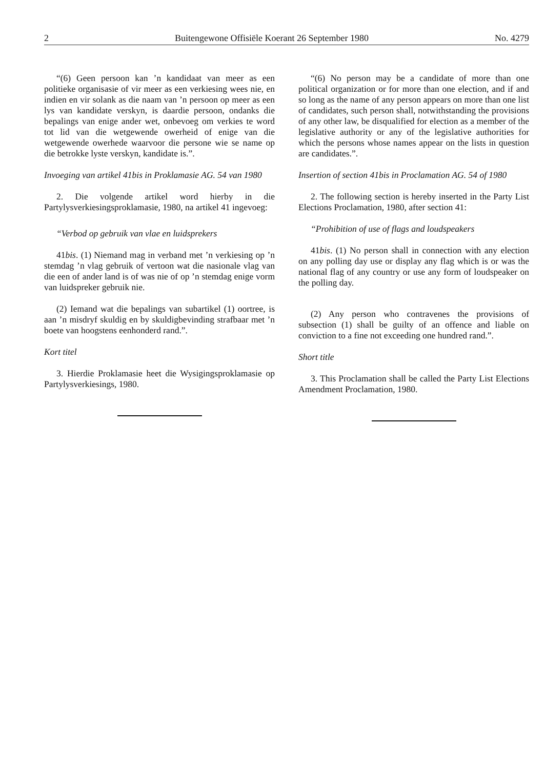2 Buitengewone Offisiële Koerant 26 September 1980 No. 4279
“(6) Geen persoon kan ’n kandidaat van meer as een politieke organisasie of vir meer as een verkiesing wees nie, en indien en vir solank as die naam van ’n persoon op meer as een lys van kandidate verskyn, is daardie persoon, ondanks die bepalings van enige ander wet, onbevoeg om verkies te word tot lid van die wetgewende owerheid of enige van die wetgewende owerhede waarvoor die persone wie se name op die betrokke lyste verskyn, kandidate is.”.
Invoeging van artikel 41bis in Proklamasie AG. 54 van 1980
2. Die volgende artikel word hierby in die Partylysverkiesingsproklamasie, 1980, na artikel 41 ingevoeg:
“Verbod op gebruik van vlae en luidsprekers
41bis. (1) Niemand mag in verband met ’n verkiesing op ’n stemdag ’n vlag gebruik of vertoon wat die nasionale vlag van die een of ander land is of was nie of op ’n stemdag enige vorm van luidspreker gebruik nie.
(2) Iemand wat die bepalings van subartikel (1) oortree, is aan ’n misdryf skuldig en by skuldigbevinding strafbaar met ’n boete van hoogstens eenhonderd rand.”.
Kort titel
3. Hierdie Proklamasie heet die Wysigingsproklamasie op Partylysverkiesings, 1980.
“(6) No person may be a candidate of more than one political organization or for more than one election, and if and so long as the name of any person appears on more than one list of candidates, such person shall, notwithstanding the provisions of any other law, be disqualified for election as a member of the legislative authority or any of the legislative authorities for which the persons whose names appear on the lists in question are candidates.”.
Insertion of section 41bis in Proclamation AG. 54 of 1980
2. The following section is hereby inserted in the Party List Elections Proclamation, 1980, after section 41:
“Prohibition of use of flags and loudspeakers
41bis. (1) No person shall in connection with any election on any polling day use or display any flag which is or was the national flag of any country or use any form of loudspeaker on the polling day.
(2) Any person who contravenes the provisions of subsection (1) shall be guilty of an offence and liable on conviction to a fine not exceeding one hundred rand.”.
Short title
3. This Proclamation shall be called the Party List Elections Amendment Proclamation, 1980.